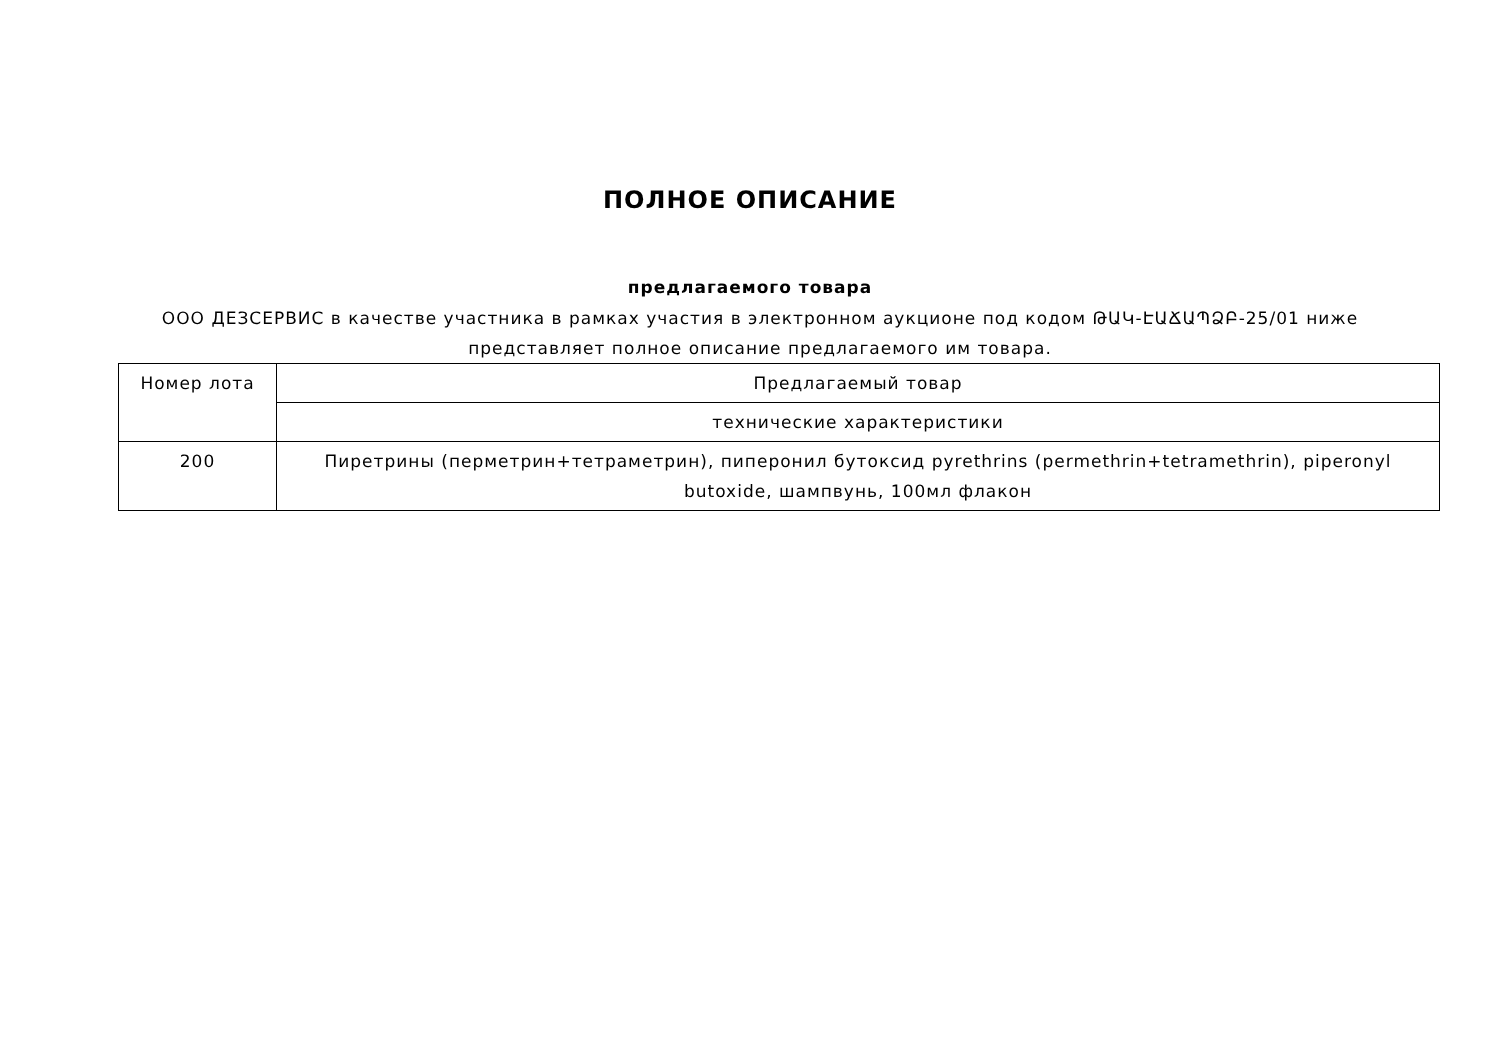ПОЛНОЕ ОПИСАНИЕ
предлагаемого товара
ООО ДЕЗСЕРВИС в качестве участника в рамках участия в электронном аукционе под кодом ԹԱԿ-ԷԱՃԱՊՁԲ-25/01 ниже представляет полное описание предлагаемого им товара.
| Номер лота | Предлагаемый товар |
| | технические характеристики |
| 200 | Пиретрины (перметрин+тетраметрин), пиперонил бутоксид pyrethrins (permethrin+tetramethrin), piperonyl butoxide, шампвунь, 100мл флакон |